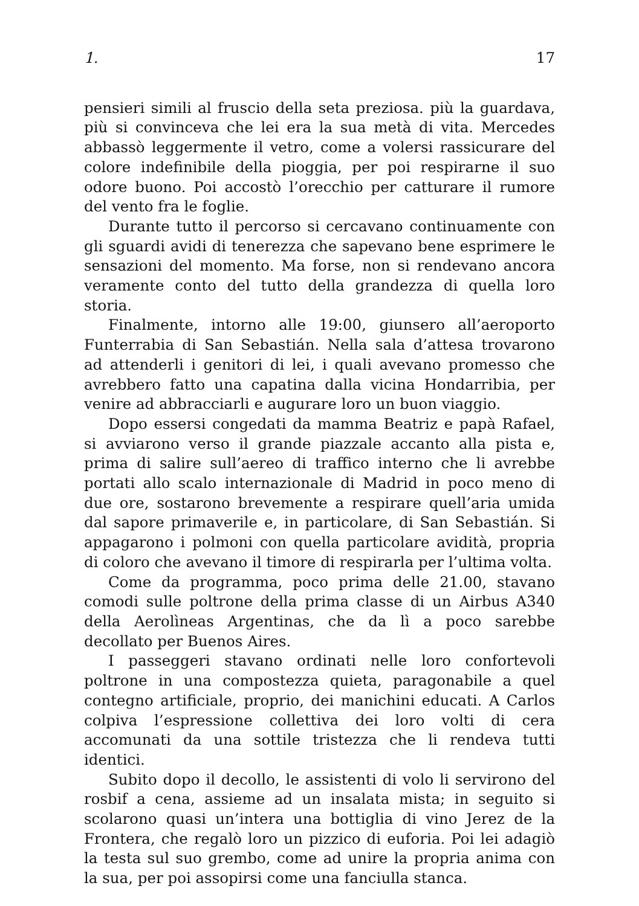1. 17
pensieri simili al fruscio della seta preziosa. più la guardava, più si convinceva che lei era la sua metà di vita. Mercedes abbassò leggermente il vetro, come a volersi rassicurare del colore indefinibile della pioggia, per poi respirarne il suo odore buono. Poi accostò l’orecchio per catturare il rumore del vento fra le foglie.
Durante tutto il percorso si cercavano continuamente con gli sguardi avidi di tenerezza che sapevano bene esprimere le sensazioni del momento. Ma forse, non si rendevano ancora veramente conto del tutto della grandezza di quella loro storia.
Finalmente, intorno alle 19:00, giunsero all’aeroporto Funterrabia di San Sebastián. Nella sala d’attesa trovarono ad attenderli i genitori di lei, i quali avevano promesso che avrebbero fatto una capatina dalla vicina Hondarribia, per venire ad abbracciarli e augurare loro un buon viaggio.
Dopo essersi congedati da mamma Beatriz e papà Rafael, si avviarono verso il grande piazzale accanto alla pista e, prima di salire sull’aereo di traffico interno che li avrebbe portati allo scalo internazionale di Madrid in poco meno di due ore, sostarono brevemente a respirare quell’aria umida dal sapore primaverile e, in particolare, di San Sebastián. Si appagarono i polmoni con quella particolare avidità, propria di coloro che avevano il timore di respirarla per l’ultima volta.
Come da programma, poco prima delle 21.00, stavano comodi sulle poltrone della prima classe di un Airbus A340 della Aerolìneas Argentinas, che da lì a poco sarebbe decollato per Buenos Aires.
I passeggeri stavano ordinati nelle loro confortevoli poltrone in una compostezza quieta, paragonabile a quel contegno artificiale, proprio, dei manichini educati. A Carlos colpiva l’espressione collettiva dei loro volti di cera accomunati da una sottile tristezza che li rendeva tutti identici.
Subito dopo il decollo, le assistenti di volo li servirono del rosbif a cena, assieme ad un insalata mista; in seguito si scolarono quasi un’intera una bottiglia di vino Jerez de la Frontera, che regalò loro un pizzico di euforia. Poi lei adagiò la testa sul suo grembo, come ad unire la propria anima con la sua, per poi assopirsi come una fanciulla stanca.